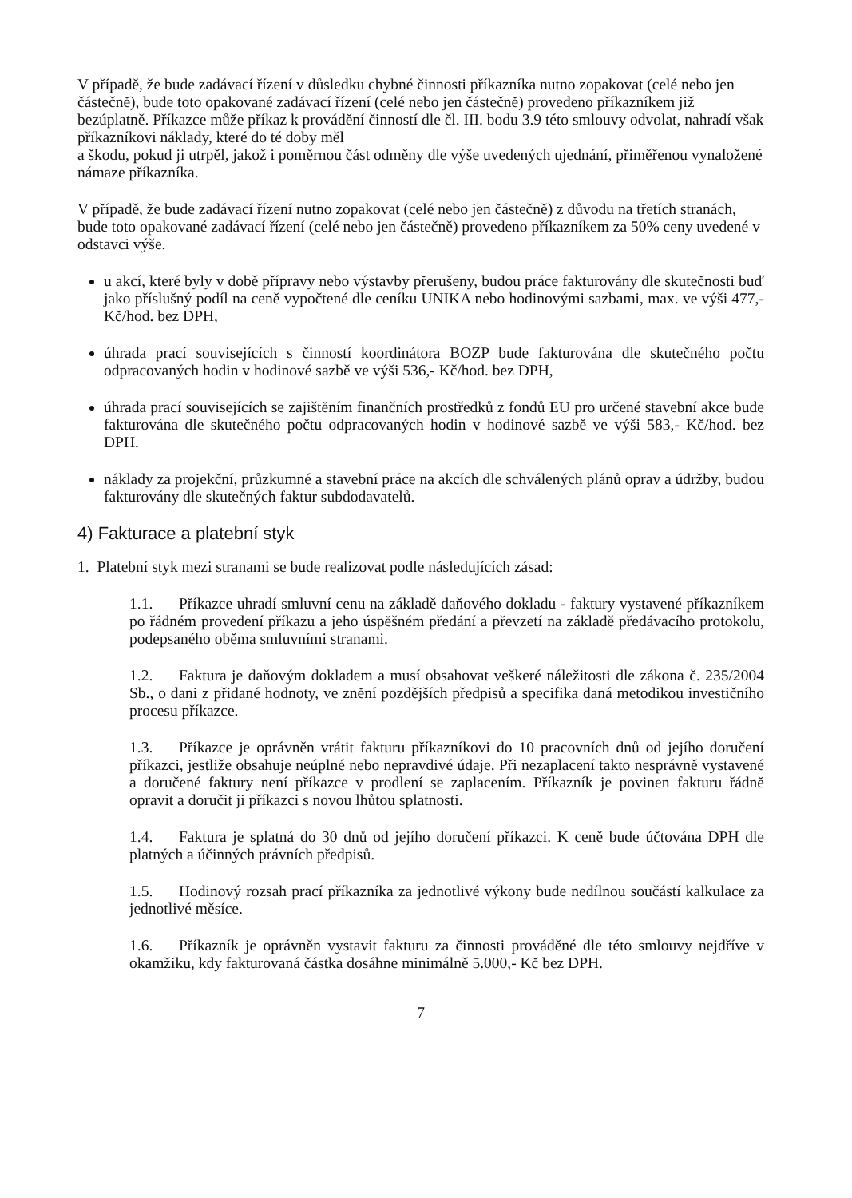V případě, že bude zadávací řízení v důsledku chybné činnosti příkazníka nutno zopakovat (celé nebo jen částečně), bude toto opakované zadávací řízení (celé nebo jen částečně) provedeno příkazníkem již bezúplatně. Příkazce může příkaz k provádění činností dle čl. III. bodu 3.9 této smlouvy odvolat, nahradí však příkazníkovi náklady, které do té doby měl
a škodu, pokud ji utrpěl, jakož i poměrnou část odměny dle výše uvedených ujednání, přiměřenou vynaložené námaze příkazníka.
V případě, že bude zadávací řízení nutno zopakovat (celé nebo jen částečně) z důvodu na třetích stranách, bude toto opakované zadávací řízení (celé nebo jen částečně) provedeno příkazníkem za 50% ceny uvedené v odstavci výše.
u akcí, které byly v době přípravy nebo výstavby přerušeny, budou práce fakturovány dle skutečnosti buď jako příslušný podíl na ceně vypočtené dle ceníku UNIKA nebo hodinovými sazbami, max. ve výši 477,- Kč/hod. bez DPH,
úhrada prací souvisejících s činností koordinátora BOZP bude fakturována dle skutečného počtu odpracovaných hodin v hodinové sazbě ve výši 536,- Kč/hod. bez DPH,
úhrada prací souvisejících se zajištěním finančních prostředků z fondů EU pro určené stavební akce bude fakturována dle skutečného počtu odpracovaných hodin v hodinové sazbě ve výši 583,- Kč/hod. bez DPH.
náklady za projekční, průzkumné a stavební práce na akcích dle schválených plánů oprav a údržby, budou fakturovány dle skutečných faktur subdodavatelů.
4) Fakturace a platební styk
1. Platební styk mezi stranami se bude realizovat podle následujících zásad:
1.1. Příkazce uhradí smluvní cenu na základě daňového dokladu - faktury vystavené příkazníkem po řádném provedení příkazu a jeho úspěšném předání a převzetí na základě předávacího protokolu, podepsaného oběma smluvními stranami.
1.2. Faktura je daňovým dokladem a musí obsahovat veškeré náležitosti dle zákona č. 235/2004 Sb., o dani z přidané hodnoty, ve znění pozdějších předpisů a specifika daná metodikou investičního procesu příkazce.
1.3. Příkazce je oprávněn vrátit fakturu příkazníkovi do 10 pracovních dnů od jejího doručení příkazci, jestliže obsahuje neúplné nebo nepravdivé údaje. Při nezaplacení takto nesprávně vystavené a doručené faktury není příkazce v prodlení se zaplacením. Příkazník je povinen fakturu řádně opravit a doručit ji příkazci s novou lhůtou splatnosti.
1.4. Faktura je splatná do 30 dnů od jejího doručení příkazci. K ceně bude účtována DPH dle platných a účinných právních předpisů.
1.5. Hodinový rozsah prací příkazníka za jednotlivé výkony bude nedílnou součástí kalkulace za jednotlivé měsíce.
1.6. Příkazník je oprávněn vystavit fakturu za činnosti prováděné dle této smlouvy nejdříve v okamžiku, kdy fakturovaná částka dosáhne minimálně 5.000,- Kč bez DPH.
7